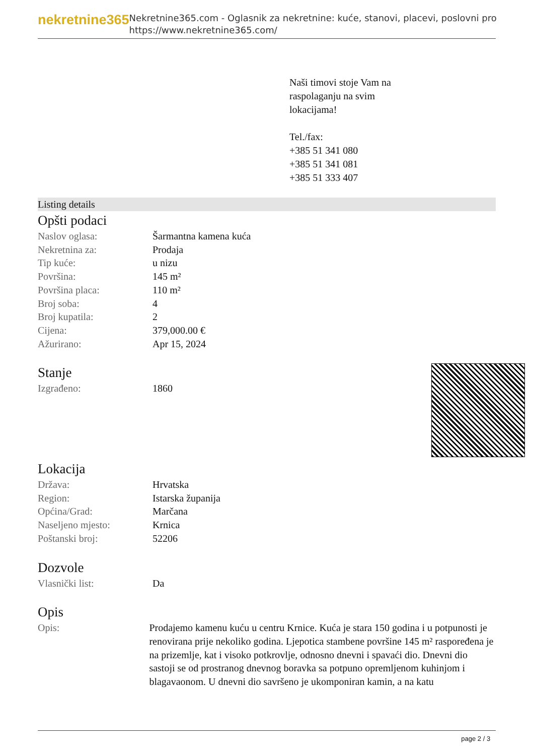nekretnine365
Nekretnine365.com - Oglasnik za nekretnine: kuće, stanovi, placevi, poslovni pro
https://www.nekretnine365.com/
Naši timovi stoje Vam na
raspolaganju na svim
lokacijama!
Tel./fax:
+385 51 341 080
+385 51 341 081
+385 51 333 407
Listing details
Opšti podaci
| Naslov oglasa: | Šarmantna kamena kuća |
| Nekretnina za: | Prodaja |
| Tip kuće: | u nizu |
| Površina: | 145 m² |
| Površina placa: | 110 m² |
| Broj soba: | 4 |
| Broj kupatila: | 2 |
| Cijena: | 379,000.00 € |
| Ažurirano: | Apr 15, 2024 |
Stanje
| Izgrađeno: | 1860 |
Lokacija
| Država: | Hrvatska |
| Region: | Istarska županija |
| Općina/Grad: | Marčana |
| Naseljeno mjesto: | Krnica |
| Poštanski broj: | 52206 |
Dozvole
| Vlasnički list: | Da |
Opis
| Opis: | Prodajemo kamenu kuću u centru Krnice. Kuća je stara 150 godina i u potpunosti je renovirana prije nekoliko godina. Ljepotica stambene površine 145 m² raspoređena je na prizemlje, kat i visoko potkrovlje, odnosno dnevni i spavaći dio. Dnevni dio sastoji se od prostranog dnevnog boravka sa potpuno opremljenom kuhinjom i blagavaonom. U dnevni dio savršeno je ukomponiran kamin, a na katu |
page 2 / 3